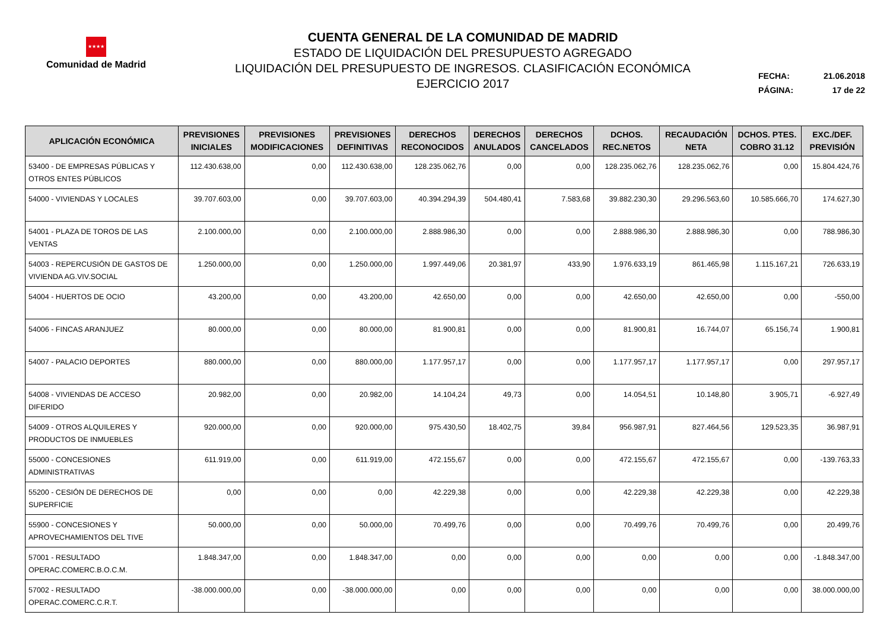★★★★
Comunidad de Madrid
CUENTA GENERAL DE LA COMUNIDAD DE MADRID
ESTADO DE LIQUIDACIÓN DEL PRESUPUESTO AGREGADO
LIQUIDACIÓN DEL PRESUPUESTO DE INGRESOS. CLASIFICACIÓN ECONÓMICA
EJERCICIO 2017
FECHA: 21.06.2018
PÁGINA: 17 de 22
| APLICACIÓN ECONÓMICA | PREVISIONES INICIALES | PREVISIONES MODIFICACIONES | PREVISIONES DEFINITIVAS | DERECHOS RECONOCIDOS | DERECHOS ANULADOS | DERECHOS CANCELADOS | DCHOS. REC.NETOS | RECAUDACIÓN NETA | DCHOS. PTES. COBRO 31.12 | EXC./DEF. PREVISIÓN |
| --- | --- | --- | --- | --- | --- | --- | --- | --- | --- | --- |
| 53400 - DE EMPRESAS PÚBLICAS Y OTROS ENTES PÚBLICOS | 112.430.638,00 | 0,00 | 112.430.638,00 | 128.235.062,76 | 0,00 | 0,00 | 128.235.062,76 | 128.235.062,76 | 0,00 | 15.804.424,76 |
| 54000 - VIVIENDAS Y LOCALES | 39.707.603,00 | 0,00 | 39.707.603,00 | 40.394.294,39 | 504.480,41 | 7.583,68 | 39.882.230,30 | 29.296.563,60 | 10.585.666,70 | 174.627,30 |
| 54001 - PLAZA DE TOROS DE LAS VENTAS | 2.100.000,00 | 0,00 | 2.100.000,00 | 2.888.986,30 | 0,00 | 0,00 | 2.888.986,30 | 2.888.986,30 | 0,00 | 788.986,30 |
| 54003 - REPERCUSIÓN DE GASTOS DE VIVIENDA AG.VIV.SOCIAL | 1.250.000,00 | 0,00 | 1.250.000,00 | 1.997.449,06 | 20.381,97 | 433,90 | 1.976.633,19 | 861.465,98 | 1.115.167,21 | 726.633,19 |
| 54004 - HUERTOS DE OCIO | 43.200,00 | 0,00 | 43.200,00 | 42.650,00 | 0,00 | 0,00 | 42.650,00 | 42.650,00 | 0,00 | -550,00 |
| 54006 - FINCAS ARANJUEZ | 80.000,00 | 0,00 | 80.000,00 | 81.900,81 | 0,00 | 0,00 | 81.900,81 | 16.744,07 | 65.156,74 | 1.900,81 |
| 54007 - PALACIO DEPORTES | 880.000,00 | 0,00 | 880.000,00 | 1.177.957,17 | 0,00 | 0,00 | 1.177.957,17 | 1.177.957,17 | 0,00 | 297.957,17 |
| 54008 - VIVIENDAS DE ACCESO DIFERIDO | 20.982,00 | 0,00 | 20.982,00 | 14.104,24 | 49,73 | 0,00 | 14.054,51 | 10.148,80 | 3.905,71 | -6.927,49 |
| 54009 - OTROS ALQUILERES Y PRODUCTOS DE INMUEBLES | 920.000,00 | 0,00 | 920.000,00 | 975.430,50 | 18.402,75 | 39,84 | 956.987,91 | 827.464,56 | 129.523,35 | 36.987,91 |
| 55000 - CONCESIONES ADMINISTRATIVAS | 611.919,00 | 0,00 | 611.919,00 | 472.155,67 | 0,00 | 0,00 | 472.155,67 | 472.155,67 | 0,00 | -139.763,33 |
| 55200 - CESIÓN DE DERECHOS DE SUPERFICIE | 0,00 | 0,00 | 0,00 | 42.229,38 | 0,00 | 0,00 | 42.229,38 | 42.229,38 | 0,00 | 42.229,38 |
| 55900 - CONCESIONES Y APROVECHAMIENTOS DEL TIVE | 50.000,00 | 0,00 | 50.000,00 | 70.499,76 | 0,00 | 0,00 | 70.499,76 | 70.499,76 | 0,00 | 20.499,76 |
| 57001 - RESULTADO OPERAC.COMERC.B.O.C.M. | 1.848.347,00 | 0,00 | 1.848.347,00 | 0,00 | 0,00 | 0,00 | 0,00 | 0,00 | 0,00 | -1.848.347,00 |
| 57002 - RESULTADO OPERAC.COMERC.C.R.T. | -38.000.000,00 | 0,00 | -38.000.000,00 | 0,00 | 0,00 | 0,00 | 0,00 | 0,00 | 0,00 | 38.000.000,00 |